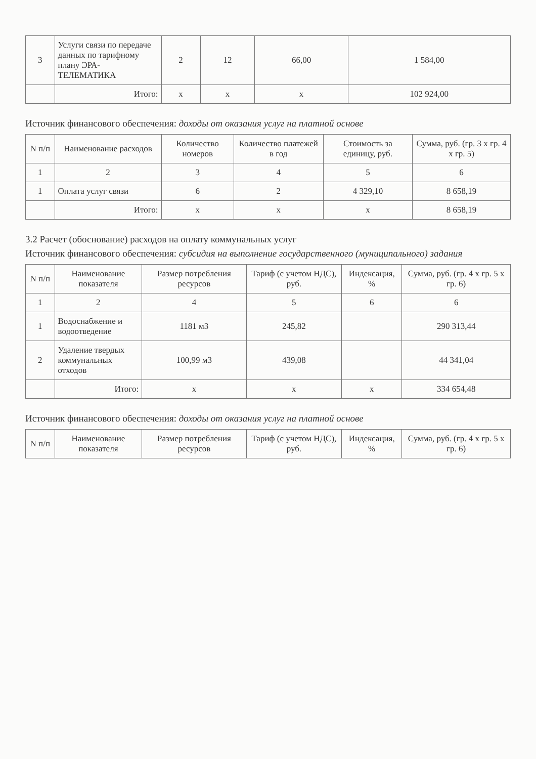| 3 | Услуги связи по передаче данных по тарифному плану ЭРА-ТЕЛЕМАТИКА | 2 | 12 | 66,00 | 1 584,00 |
| | Итого: | х | х | х | 102 924,00 |
Источник финансового обеспечения: доходы от оказания услуг на платной основе
| N п/п | Наименование расходов | Количество номеров | Количество платежей в год | Стоимость за единицу, руб. | Сумма, руб. (гр. 3 х гр. 4 х гр. 5) |
| --- | --- | --- | --- | --- | --- |
| 1 | 2 | 3 | 4 | 5 | 6 |
| 1 | Оплата услуг связи | 6 | 2 | 4 329,10 | 8 658,19 |
| | Итого: | х | х | х | 8 658,19 |
3.2 Расчет (обоснование) расходов на оплату коммунальных услуг
Источник финансового обеспечения: субсидия на выполнение государственного (муниципального) задания
| N п/п | Наименование показателя | Размер потребления ресурсов | Тариф (с учетом НДС), руб. | Индексация, % | Сумма, руб. (гр. 4 х гр. 5 х гр. 6) |
| --- | --- | --- | --- | --- | --- |
| 1 | 2 | 4 | 5 | 6 | 6 |
| 1 | Водоснабжение и водоотведение | 1181 м3 | 245,82 | | 290 313,44 |
| 2 | Удаление твердых коммунальных отходов | 100,99 м3 | 439,08 | | 44 341,04 |
| | Итого: | х | х | х | 334 654,48 |
Источник финансового обеспечения: доходы от оказания услуг на платной основе
| N п/п | Наименование показателя | Размер потребления ресурсов | Тариф (с учетом НДС), руб. | Индексация, % | Сумма, руб. (гр. 4 х гр. 5 х гр. 6) |
| --- | --- | --- | --- | --- | --- |